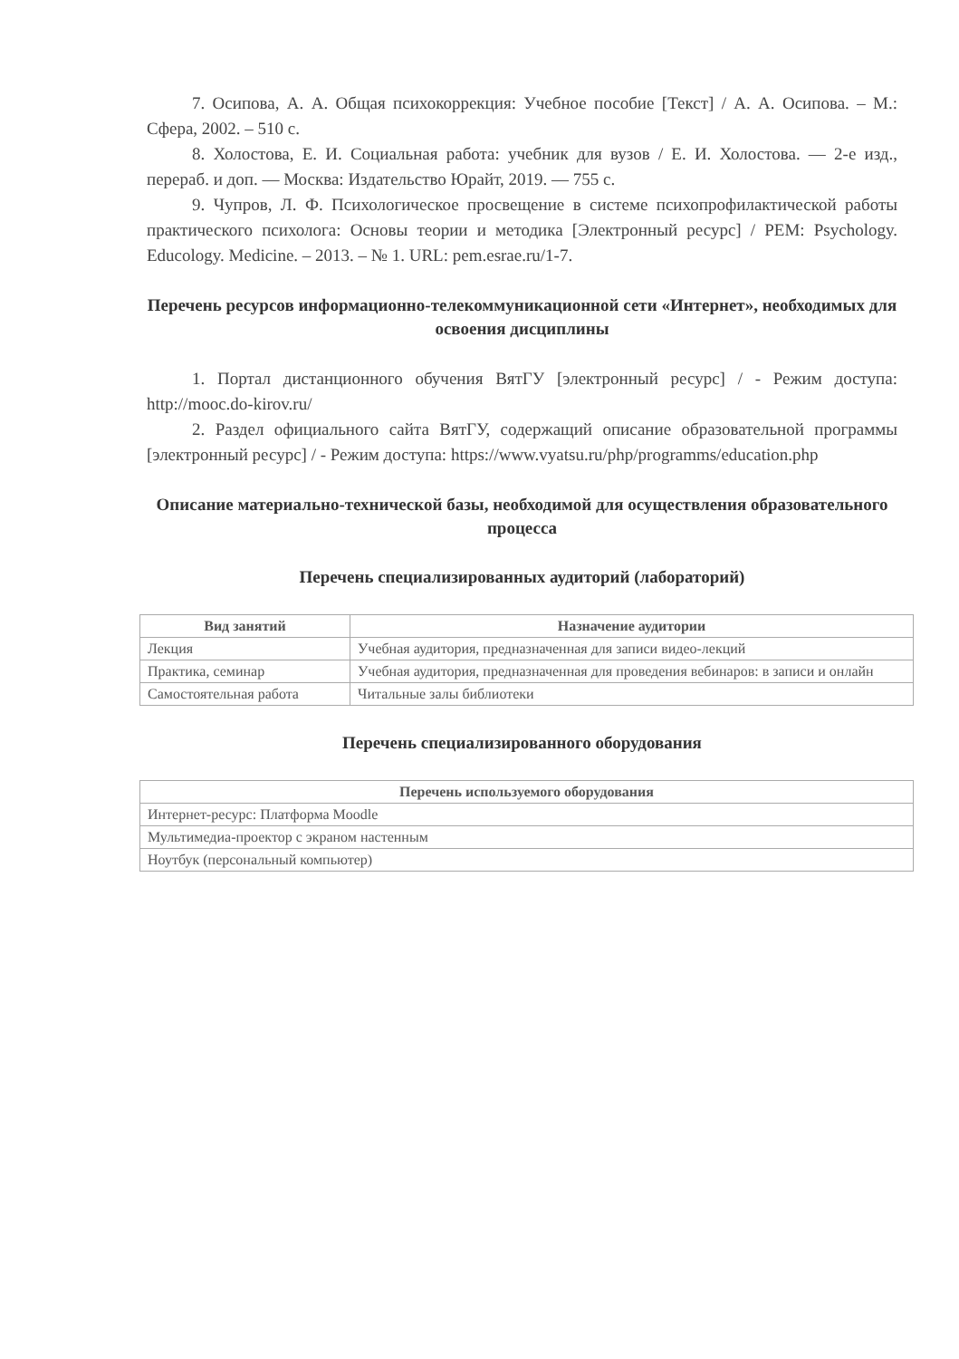7. Осипова, А. А. Общая психокоррекция: Учебное пособие [Текст] / А. А. Осипова. – М.: Сфера, 2002. – 510 с.
8. Холостова, Е. И. Социальная работа: учебник для вузов / Е. И. Холостова. — 2-е изд., перераб. и доп. — Москва: Издательство Юрайт, 2019. — 755 с.
9. Чупров, Л. Ф. Психологическое просвещение в системе психопрофилактической работы практического психолога: Основы теории и методика [Электронный ресурс] / PEM: Psychology. Educology. Medicine. – 2013. – № 1. URL: pem.esrae.ru/1-7.
Перечень ресурсов информационно-телекоммуникационной сети «Интернет», необходимых для освоения дисциплины
1. Портал дистанционного обучения ВятГУ [электронный ресурс] / - Режим доступа: http://mooc.do-kirov.ru/
2. Раздел официального сайта ВятГУ, содержащий описание образовательной программы [электронный ресурс] / - Режим доступа: https://www.vyatsu.ru/php/programms/education.php
Описание материально-технической базы, необходимой для осуществления образовательного процесса
Перечень специализированных аудиторий (лабораторий)
| Вид занятий | Назначение аудитории |
| --- | --- |
| Лекция | Учебная аудитория, предназначенная для записи видео-лекций |
| Практика, семинар | Учебная аудитория, предназначенная для проведения вебинаров: в записи и онлайн |
| Самостоятельная работа | Читальные залы библиотеки |
Перечень специализированного оборудования
| Перечень используемого оборудования |
| --- |
| Интернет-ресурс: Платформа Moodle |
| Мультимедиа-проектор с экраном настенным |
| Ноутбук (персональный компьютер) |